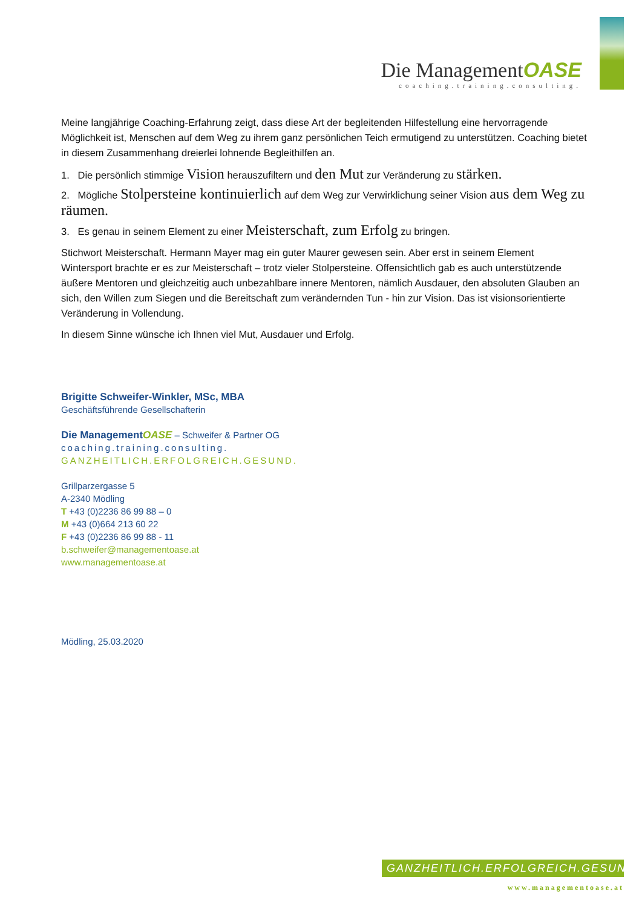Die ManagementOASE
coaching.training.consulting.
Meine langjährige Coaching-Erfahrung zeigt, dass diese Art der begleitenden Hilfestellung eine hervorragende Möglichkeit ist, Menschen auf dem Weg zu ihrem ganz persönlichen Teich ermutigend zu unterstützen. Coaching bietet in diesem Zusammenhang dreierlei lohnende Begleithilfen an.
1. Die persönlich stimmige Vision herauszufiltern und den Mut zur Veränderung zu stärken.
2. Mögliche Stolpersteine kontinuierlich auf dem Weg zur Verwirklichung seiner Vision aus dem Weg zu räumen.
3. Es genau in seinem Element zu einer Meisterschaft, zum Erfolg zu bringen.
Stichwort Meisterschaft. Hermann Mayer mag ein guter Maurer gewesen sein. Aber erst in seinem Element Wintersport brachte er es zur Meisterschaft – trotz vieler Stolpersteine. Offensichtlich gab es auch unterstützende äußere Mentoren und gleichzeitig auch unbezahlbare innere Mentoren, nämlich Ausdauer, den absoluten Glauben an sich, den Willen zum Siegen und die Bereitschaft zum verändernden Tun - hin zur Vision. Das ist visionsorientierte Veränderung in Vollendung.
In diesem Sinne wünsche ich Ihnen viel Mut, Ausdauer und Erfolg.
Brigitte Schweifer-Winkler, MSc, MBA
Geschäftsführende Gesellschafterin
Die Management OASE – Schweifer & Partner OG
coaching.training.consulting.
GANZHEITLICH.ERFOLGREICH.GESUND.
Grillparzergasse 5
A-2340 Mödling
T +43 (0)2236 86 99 88 – 0
M +43 (0)664 213 60 22
F +43 (0)2236 86 99 88 - 11
b.schweifer@managementoase.at
www.managementoase.at
Mödling, 25.03.2020
GANZHEITLICH.ERFOLGREICH.GESUND.
www.managementoase.at